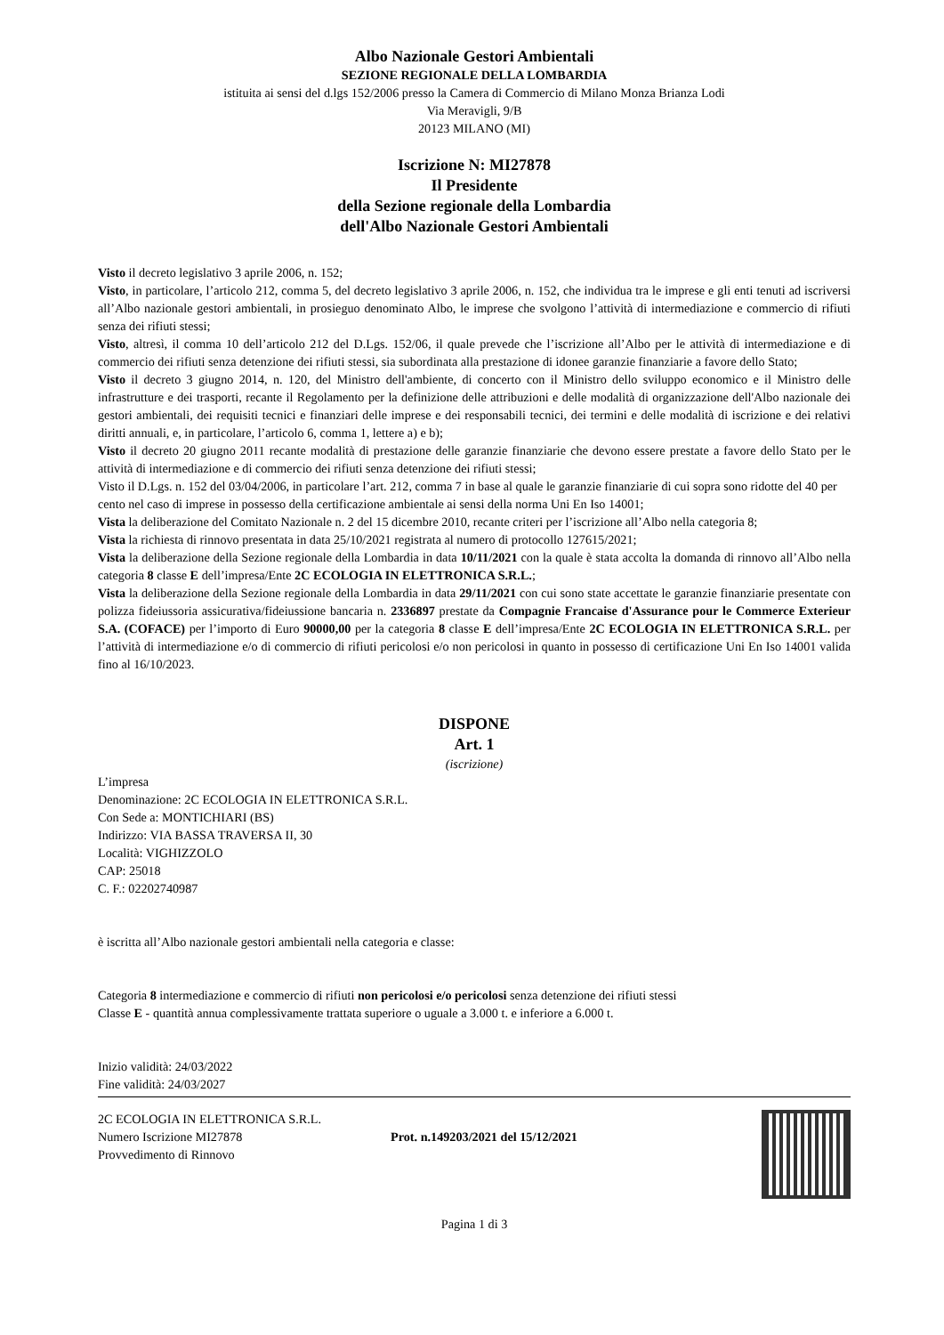Albo Nazionale Gestori Ambientali
SEZIONE REGIONALE DELLA LOMBARDIA
istituita ai sensi del d.lgs 152/2006 presso la Camera di Commercio di Milano Monza Brianza Lodi
Via Meravigli, 9/B
20123 MILANO (MI)
Iscrizione N: MI27878
Il Presidente
della Sezione regionale della Lombardia
dell'Albo Nazionale Gestori Ambientali
Visto il decreto legislativo 3 aprile 2006, n. 152;
Visto, in particolare, l’articolo 212, comma 5, del decreto legislativo 3 aprile 2006, n. 152, che individua tra le imprese e gli enti tenuti ad iscriversi all’Albo nazionale gestori ambientali, in prosieguo denominato Albo, le imprese che svolgono l’attività di intermediazione e commercio di rifiuti senza dei rifiuti stessi;
Visto, altresì, il comma 10 dell’articolo 212 del D.Lgs. 152/06, il quale prevede che l’iscrizione all’Albo per le attività di intermediazione e di commercio dei rifiuti senza detenzione dei rifiuti stessi, sia subordinata alla prestazione di idonee garanzie finanziarie a favore dello Stato;
Visto il decreto 3 giugno 2014, n. 120, del Ministro dell'ambiente, di concerto con il Ministro dello sviluppo economico e il Ministro delle infrastrutture e dei trasporti, recante il Regolamento per la definizione delle attribuzioni e delle modalità di organizzazione dell'Albo nazionale dei gestori ambientali, dei requisiti tecnici e finanziari delle imprese e dei responsabili tecnici, dei termini e delle modalità di iscrizione e dei relativi diritti annuali, e, in particolare, l’articolo 6, comma 1, lettere a) e b);
Visto il decreto 20 giugno 2011 recante modalità di prestazione delle garanzie finanziarie che devono essere prestate a favore dello Stato per le attività di intermediazione e di commercio dei rifiuti senza detenzione dei rifiuti stessi;
Visto il D.Lgs. n. 152 del 03/04/2006, in particolare l’art. 212, comma 7 in base al quale le garanzie finanziarie di cui sopra sono ridotte del 40 per cento nel caso di imprese in possesso della certificazione ambientale ai sensi della norma Uni En Iso 14001;
Vista la deliberazione del Comitato Nazionale n. 2 del 15 dicembre 2010, recante criteri per l’iscrizione all’Albo nella categoria 8;
Vista la richiesta di rinnovo presentata in data 25/10/2021 registrata al numero di protocollo 127615/2021;
Vista la deliberazione della Sezione regionale della Lombardia in data 10/11/2021 con la quale è stata accolta la domanda di rinnovo all’Albo nella categoria 8 classe E dell’impresa/Ente 2C ECOLOGIA IN ELETTRONICA S.R.L.;
Vista la deliberazione della Sezione regionale della Lombardia in data 29/11/2021 con cui sono state accettate le garanzie finanziarie presentate con polizza fideiussoria assicurativa/fideiussione bancaria n. 2336897 prestate da Compagnie Francaise d'Assurance pour le Commerce Exterieur S.A. (COFACE) per l’importo di Euro 90000,00 per la categoria 8 classe E dell’impresa/Ente 2C ECOLOGIA IN ELETTRONICA S.R.L. per l’attività di intermediazione e/o di commercio di rifiuti pericolosi e/o non pericolosi in quanto in possesso di certificazione Uni En Iso 14001 valida fino al 16/10/2023.
DISPONE
Art. 1
(iscrizione)
L’impresa
Denominazione: 2C ECOLOGIA IN ELETTRONICA S.R.L.
Con Sede a: MONTICHIARI (BS)
Indirizzo: VIA BASSA TRAVERSA II, 30
Località: VIGHIZZOLO
CAP: 25018
C. F.: 02202740987
è iscritta all’Albo nazionale gestori ambientali nella categoria e classe:
Categoria 8 intermediazione e commercio di rifiuti non pericolosi e/o pericolosi senza detenzione dei rifiuti stessi
Classe E - quantità annua complessivamente trattata superiore o uguale a 3.000 t. e inferiore a 6.000 t.
Inizio validità: 24/03/2022
Fine validità: 24/03/2027
2C ECOLOGIA IN ELETTRONICA S.R.L.
Numero Iscrizione MI27878
Provvedimento di Rinnovo
Prot. n.149203/2021 del 15/12/2021
Pagina 1 di 3